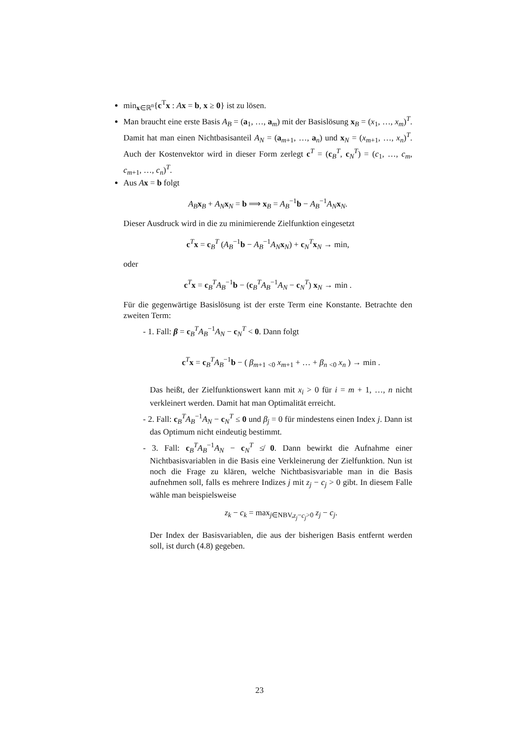min<sub>x∈ℝ<sup>n</sup></sub>{c<sup>T</sup>x : Ax = b, x ≥ 0} ist zu lösen.
Man braucht eine erste Basis A<sub>B</sub> = (a<sub>1</sub>, …, a<sub>m</sub>) mit der Basislösung x<sub>B</sub> = (x<sub>1</sub>, …, x<sub>m</sub>)<sup>T</sup>. Damit hat man einen Nichtbasisanteil A<sub>N</sub> = (a<sub>m+1</sub>, …, a<sub>n</sub>) und x<sub>N</sub> = (x<sub>m+1</sub>, …, x<sub>n</sub>)<sup>T</sup>. Auch der Kostenvektor wird in dieser Form zerlegt c<sup>T</sup> = (c<sub>B</sub><sup>T</sup>, c<sub>N</sub><sup>T</sup>) = (c<sub>1</sub>, …, c<sub>m</sub>, c<sub>m+1</sub>, …, c<sub>n</sub>)<sup>T</sup>.
Aus Ax = b folgt
A<sub>B</sub> x<sub>B</sub> + A<sub>N</sub> x<sub>N</sub> = b ⟹ x<sub>B</sub> = A<sub>B</sub><sup>−1</sup>b − A<sub>B</sub><sup>−1</sup>A<sub>N</sub> x<sub>N</sub>.
Dieser Ausdruck wird in die zu minimierende Zielfunktion eingesetzt
c<sup>T</sup>x = c<sub>B</sub><sup>T</sup> (A<sub>B</sub><sup>−1</sup>b − A<sub>B</sub><sup>−1</sup>A<sub>N</sub> x<sub>N</sub>) + c<sub>N</sub><sup>T</sup>x<sub>N</sub> → min,
oder
c<sup>T</sup>x = c<sub>B</sub><sup>T</sup>A<sub>B</sub><sup>−1</sup>b − (c<sub>B</sub><sup>T</sup>A<sub>B</sub><sup>−1</sup>A<sub>N</sub> − c<sub>N</sub><sup>T</sup>) x<sub>N</sub> → min .
Für die gegenwärtige Basislösung ist der erste Term eine Konstante. Betrachte den zweiten Term:
- 1. Fall: β = c<sub>B</sub><sup>T</sup>A<sub>B</sub><sup>−1</sup>A<sub>N</sub> − c<sub>N</sub><sup>T</sup> < 0. Dann folgt
c<sup>T</sup>x = c<sub>B</sub><sup>T</sup>A<sub>B</sub><sup>−1</sup>b − ( β<sub>m+1</sub> <sub><0</sub> x<sub>m+1</sub> + … + β<sub>n</sub> <sub><0</sub> x<sub>n</sub> ) → min .
Das heißt, der Zielfunktionswert kann mit x<sub>i</sub> > 0 für i = m + 1, …, n nicht verkleinert werden. Damit hat man Optimalität erreicht.
- 2. Fall: c<sub>B</sub><sup>T</sup>A<sub>B</sub><sup>−1</sup>A<sub>N</sub> − c<sub>N</sub><sup>T</sup> ≤ 0 und β<sub>j</sub> = 0 für mindestens einen Index j. Dann ist das Optimum nicht eindeutig bestimmt.
- 3. Fall: c<sub>B</sub><sup>T</sup>A<sub>B</sub><sup>−1</sup>A<sub>N</sub> − c<sub>N</sub><sup>T</sup> ≰ 0. Dann bewirkt die Aufnahme einer Nichtbasisvariablen in die Basis eine Verkleinerung der Zielfunktion. Nun ist noch die Frage zu klären, welche Nichtbasisvariable man in die Basis aufnehmen soll, falls es mehrere Indizes j mit z<sub>j</sub> − c<sub>j</sub> > 0 gibt. In diesem Falle wähle man beispielsweise
z<sub>k</sub> − c<sub>k</sub> = max<sub>j∈NBV,z<sub>j</sub>−c<sub>j</sub>>0</sub> z<sub>j</sub> − c<sub>j</sub>.
Der Index der Basisvariablen, die aus der bisherigen Basis entfernt werden soll, ist durch (4.8) gegeben.
23